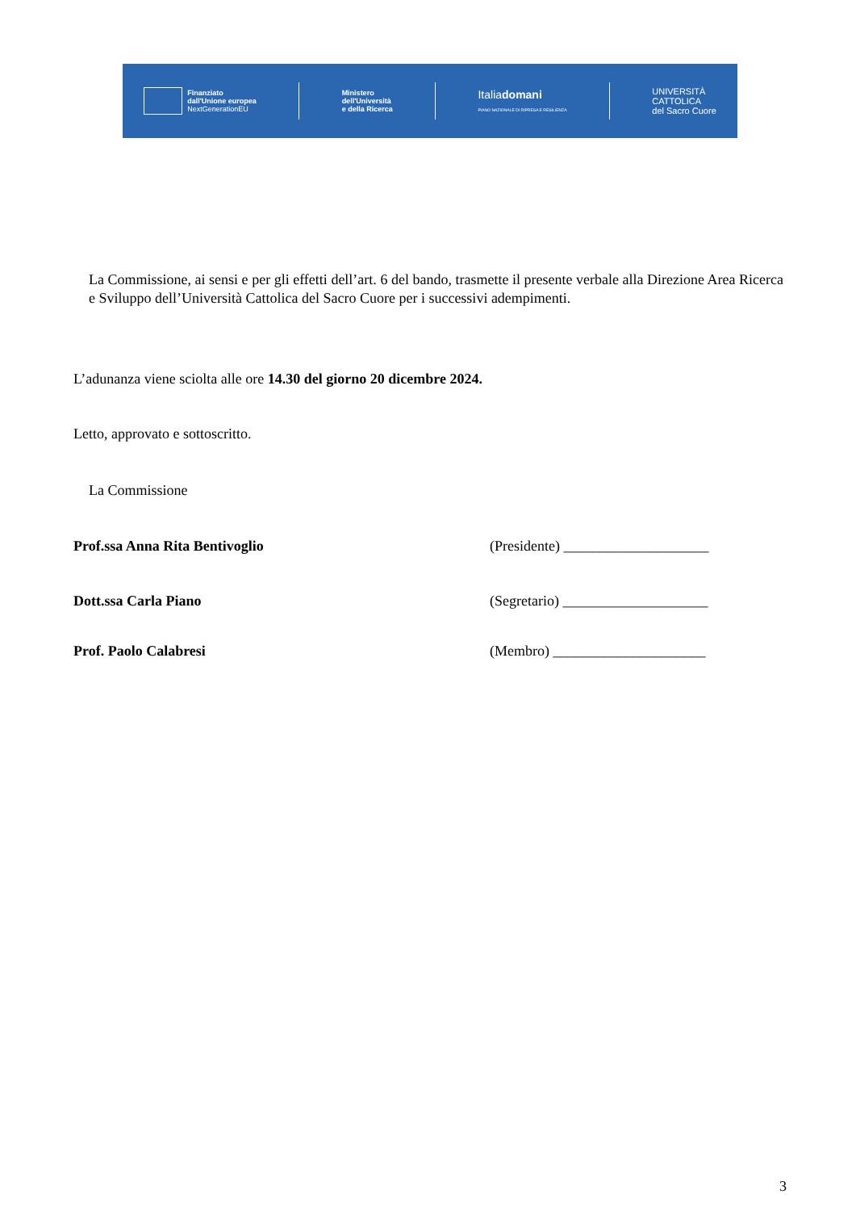Finanziato
dall'Unione europea
NextGenerationEU
Ministero
dell'Università
e della Ricerca
Italiadomani
PIANO NAZIONALE DI RIPRESA E RESILIENZA
UNIVERSITÀ
CATTOLICA
del Sacro Cuore
La Commissione, ai sensi e per gli effetti dell’art. 6 del bando, trasmette il presente verbale alla Direzione Area Ricerca e Sviluppo dell’Università Cattolica del Sacro Cuore per i successivi adempimenti.
L’adunanza viene sciolta alle ore 14.30 del giorno 20 dicembre 2024.
Letto, approvato e sottoscritto.
La Commissione
Prof.ssa Anna Rita Bentivoglio (Presidente) ____________________
Dott.ssa Carla Piano (Segretario) ____________________
Prof. Paolo Calabresi (Membro) _____________________
3